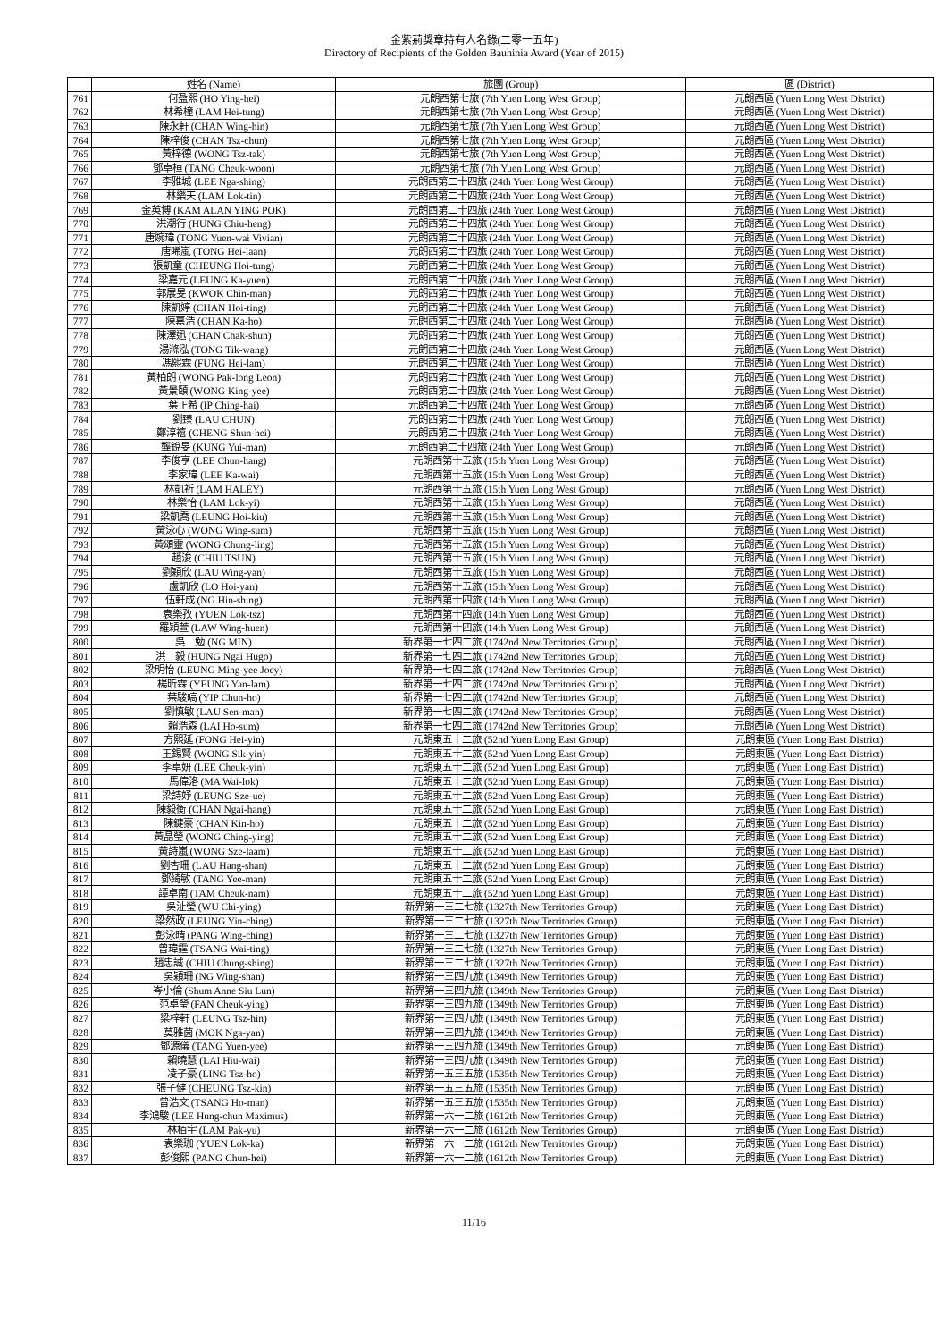金紫荊獎章持有人名錄(二零一五年)
Directory of Recipients of the Golden Bauhinia Award (Year of 2015)
| | 姓名 (Name) | 旅團 (Group) | 區 (District) |
| --- | --- | --- | --- |
| 761 | 何盈熙 (HO Ying-hei) | 元朗西第七旅 (7th Yuen Long West Group) | 元朗西區 (Yuen Long West District) |
| 762 | 林希橦 (LAM Hei-tung) | 元朗西第七旅 (7th Yuen Long West Group) | 元朗西區 (Yuen Long West District) |
| 763 | 陳永軒 (CHAN Wing-hin) | 元朗西第七旅 (7th Yuen Long West Group) | 元朗西區 (Yuen Long West District) |
| 764 | 陳梓俊 (CHAN Tsz-chun) | 元朗西第七旅 (7th Yuen Long West Group) | 元朗西區 (Yuen Long West District) |
| 765 | 黃梓德 (WONG Tsz-tak) | 元朗西第七旅 (7th Yuen Long West Group) | 元朗西區 (Yuen Long West District) |
| 766 | 鄧卓桓 (TANG Cheuk-woon) | 元朗西第七旅 (7th Yuen Long West Group) | 元朗西區 (Yuen Long West District) |
| 767 | 李雅城 (LEE Nga-shing) | 元朗西第二十四旅 (24th Yuen Long West Group) | 元朗西區 (Yuen Long West District) |
| 768 | 林樂天 (LAM Lok-tin) | 元朗西第二十四旅 (24th Yuen Long West Group) | 元朗西區 (Yuen Long West District) |
| 769 | 金英博 (KAM ALAN YING POK) | 元朗西第二十四旅 (24th Yuen Long West Group) | 元朗西區 (Yuen Long West District) |
| 770 | 洪潮行 (HUNG Chiu-heng) | 元朗西第二十四旅 (24th Yuen Long West Group) | 元朗西區 (Yuen Long West District) |
| 771 | 唐婉瑋 (TONG Yuen-wai Vivian) | 元朗西第二十四旅 (24th Yuen Long West Group) | 元朗西區 (Yuen Long West District) |
| 772 | 唐睎嵐 (TONG Hei-laan) | 元朗西第二十四旅 (24th Yuen Long West Group) | 元朗西區 (Yuen Long West District) |
| 773 | 張凱童 (CHEUNG Hoi-tung) | 元朗西第二十四旅 (24th Yuen Long West Group) | 元朗西區 (Yuen Long West District) |
| 774 | 梁嘉元 (LEUNG Ka-yuen) | 元朗西第二十四旅 (24th Yuen Long West Group) | 元朗西區 (Yuen Long West District) |
| 775 | 郭展旻 (KWOK Chin-man) | 元朗西第二十四旅 (24th Yuen Long West Group) | 元朗西區 (Yuen Long West District) |
| 776 | 陳凱婷 (CHAN Hoi-ting) | 元朗西第二十四旅 (24th Yuen Long West Group) | 元朗西區 (Yuen Long West District) |
| 777 | 陳嘉浩 (CHAN Ka-ho) | 元朗西第二十四旅 (24th Yuen Long West Group) | 元朗西區 (Yuen Long West District) |
| 778 | 陳澤迅 (CHAN Chak-shun) | 元朗西第二十四旅 (24th Yuen Long West Group) | 元朗西區 (Yuen Long West District) |
| 779 | 湯滌泓 (TONG Tik-wang) | 元朗西第二十四旅 (24th Yuen Long West Group) | 元朗西區 (Yuen Long West District) |
| 780 | 馮熙霖 (FUNG Hei-lam) | 元朗西第二十四旅 (24th Yuen Long West Group) | 元朗西區 (Yuen Long West District) |
| 781 | 黃柏朗 (WONG Pak-long Leon) | 元朗西第二十四旅 (24th Yuen Long West Group) | 元朗西區 (Yuen Long West District) |
| 782 | 黃景頤 (WONG King-yee) | 元朗西第二十四旅 (24th Yuen Long West Group) | 元朗西區 (Yuen Long West District) |
| 783 | 葉正希 (IP Ching-hai) | 元朗西第二十四旅 (24th Yuen Long West Group) | 元朗西區 (Yuen Long West District) |
| 784 | 劉臻 (LAU CHUN) | 元朗西第二十四旅 (24th Yuen Long West Group) | 元朗西區 (Yuen Long West District) |
| 785 | 鄭淳禧 (CHENG Shun-hei) | 元朗西第二十四旅 (24th Yuen Long West Group) | 元朗西區 (Yuen Long West District) |
| 786 | 龔銳旻 (KUNG Yui-man) | 元朗西第二十四旅 (24th Yuen Long West Group) | 元朗西區 (Yuen Long West District) |
| 787 | 李俊亨 (LEE Chun-hang) | 元朗西第十五旅 (15th Yuen Long West Group) | 元朗西區 (Yuen Long West District) |
| 788 | 李家瑋 (LEE Ka-wai) | 元朗西第十五旅 (15th Yuen Long West Group) | 元朗西區 (Yuen Long West District) |
| 789 | 林凱祈 (LAM HALEY) | 元朗西第十五旅 (15th Yuen Long West Group) | 元朗西區 (Yuen Long West District) |
| 790 | 林樂怡 (LAM Lok-yi) | 元朗西第十五旅 (15th Yuen Long West Group) | 元朗西區 (Yuen Long West District) |
| 791 | 梁凱喬 (LEUNG Hoi-kiu) | 元朗西第十五旅 (15th Yuen Long West Group) | 元朗西區 (Yuen Long West District) |
| 792 | 黃泳心 (WONG Wing-sum) | 元朗西第十五旅 (15th Yuen Long West Group) | 元朗西區 (Yuen Long West District) |
| 793 | 黃頌靈 (WONG Chung-ling) | 元朗西第十五旅 (15th Yuen Long West Group) | 元朗西區 (Yuen Long West District) |
| 794 | 趙浚 (CHIU TSUN) | 元朗西第十五旅 (15th Yuen Long West Group) | 元朗西區 (Yuen Long West District) |
| 795 | 劉穎欣 (LAU Wing-yan) | 元朗西第十五旅 (15th Yuen Long West Group) | 元朗西區 (Yuen Long West District) |
| 796 | 盧凱欣 (LO Hoi-yan) | 元朗西第十五旅 (15th Yuen Long West Group) | 元朗西區 (Yuen Long West District) |
| 797 | 伍軒成 (NG Hin-shing) | 元朗西第十四旅 (14th Yuen Long West Group) | 元朗西區 (Yuen Long West District) |
| 798 | 袁樂孜 (YUEN Lok-tsz) | 元朗西第十四旅 (14th Yuen Long West Group) | 元朗西區 (Yuen Long West District) |
| 799 | 羅穎萱 (LAW Wing-huen) | 元朗西第十四旅 (14th Yuen Long West Group) | 元朗西區 (Yuen Long West District) |
| 800 | 吳 勉 (NG MIN) | 新界第一七四二旅 (1742nd New Territories Group) | 元朗西區 (Yuen Long West District) |
| 801 | 洪 毅 (HUNG Ngai Hugo) | 新界第一七四二旅 (1742nd New Territories Group) | 元朗西區 (Yuen Long West District) |
| 802 | 梁明怡 (LEUNG Ming-yee Joey) | 新界第一七四二旅 (1742nd New Territories Group) | 元朗西區 (Yuen Long West District) |
| 803 | 楊昕霖 (YEUNG Yan-lam) | 新界第一七四二旅 (1742nd New Territories Group) | 元朗西區 (Yuen Long West District) |
| 804 | 葉駿皜 (YIP Chun-ho) | 新界第一七四二旅 (1742nd New Territories Group) | 元朗西區 (Yuen Long West District) |
| 805 | 劉慎敏 (LAU Sen-man) | 新界第一七四二旅 (1742nd New Territories Group) | 元朗西區 (Yuen Long West District) |
| 806 | 賴浩森 (LAI Ho-sum) | 新界第一七四二旅 (1742nd New Territories Group) | 元朗西區 (Yuen Long West District) |
| 807 | 方熙延 (FONG Hei-yin) | 元朗東五十二旅 (52nd Yuen Long East Group) | 元朗東區 (Yuen Long East District) |
| 808 | 王錫賢 (WONG Sik-yin) | 元朗東五十二旅 (52nd Yuen Long East Group) | 元朗東區 (Yuen Long East District) |
| 809 | 李卓妍 (LEE Cheuk-yin) | 元朗東五十二旅 (52nd Yuen Long East Group) | 元朗東區 (Yuen Long East District) |
| 810 | 馬偉洛 (MA Wai-lok) | 元朗東五十二旅 (52nd Yuen Long East Group) | 元朗東區 (Yuen Long East District) |
| 811 | 梁詩妤 (LEUNG Sze-ue) | 元朗東五十二旅 (52nd Yuen Long East Group) | 元朗東區 (Yuen Long East District) |
| 812 | 陳毅衡 (CHAN Ngai-hang) | 元朗東五十二旅 (52nd Yuen Long East Group) | 元朗東區 (Yuen Long East District) |
| 813 | 陳鍵豪 (CHAN Kin-ho) | 元朗東五十二旅 (52nd Yuen Long East Group) | 元朗東區 (Yuen Long East District) |
| 814 | 黃晶瑩 (WONG Ching-ying) | 元朗東五十二旅 (52nd Yuen Long East Group) | 元朗東區 (Yuen Long East District) |
| 815 | 黃詩嵐 (WONG Sze-laam) | 元朗東五十二旅 (52nd Yuen Long East Group) | 元朗東區 (Yuen Long East District) |
| 816 | 劉杏珊 (LAU Hang-shan) | 元朗東五十二旅 (52nd Yuen Long East Group) | 元朗東區 (Yuen Long East District) |
| 817 | 鄧綺敏 (TANG Yee-man) | 元朗東五十二旅 (52nd Yuen Long East Group) | 元朗東區 (Yuen Long East District) |
| 818 | 譚卓南 (TAM Cheuk-nam) | 元朗東五十二旅 (52nd Yuen Long East Group) | 元朗東區 (Yuen Long East District) |
| 819 | 吳沚瑩 (WU Chi-ying) | 新界第一三二七旅 (1327th New Territories Group) | 元朗東區 (Yuen Long East District) |
| 820 | 梁然政 (LEUNG Yin-ching) | 新界第一三二七旅 (1327th New Territories Group) | 元朗東區 (Yuen Long East District) |
| 821 | 彭泳晴 (PANG Wing-ching) | 新界第一三二七旅 (1327th New Territories Group) | 元朗東區 (Yuen Long East District) |
| 822 | 曾瑋霆 (TSANG Wai-ting) | 新界第一三二七旅 (1327th New Territories Group) | 元朗東區 (Yuen Long East District) |
| 823 | 趙忠誠 (CHIU Chung-shing) | 新界第一三二七旅 (1327th New Territories Group) | 元朗東區 (Yuen Long East District) |
| 824 | 吳穎珊 (NG Wing-shan) | 新界第一三四九旅 (1349th New Territories Group) | 元朗東區 (Yuen Long East District) |
| 825 | 岑小倫 (Shum Anne Siu Lun) | 新界第一三四九旅 (1349th New Territories Group) | 元朗東區 (Yuen Long East District) |
| 826 | 范卓瑩 (FAN Cheuk-ying) | 新界第一三四九旅 (1349th New Territories Group) | 元朗東區 (Yuen Long East District) |
| 827 | 梁梓軒 (LEUNG Tsz-hin) | 新界第一三四九旅 (1349th New Territories Group) | 元朗東區 (Yuen Long East District) |
| 828 | 莫雅茵 (MOK Nga-yan) | 新界第一三四九旅 (1349th New Territories Group) | 元朗東區 (Yuen Long East District) |
| 829 | 鄧源儀 (TANG Yuen-yee) | 新界第一三四九旅 (1349th New Territories Group) | 元朗東區 (Yuen Long East District) |
| 830 | 賴曉慧 (LAI Hiu-wai) | 新界第一三四九旅 (1349th New Territories Group) | 元朗東區 (Yuen Long East District) |
| 831 | 凌子豪 (LING Tsz-ho) | 新界第一五三五旅 (1535th New Territories Group) | 元朗東區 (Yuen Long East District) |
| 832 | 張子健 (CHEUNG Tsz-kin) | 新界第一五三五旅 (1535th New Territories Group) | 元朗東區 (Yuen Long East District) |
| 833 | 曾浩文 (TSANG Ho-man) | 新界第一五三五旅 (1535th New Territories Group) | 元朗東區 (Yuen Long East District) |
| 834 | 李鴻駿 (LEE Hung-chun Maximus) | 新界第一六一二旅 (1612th New Territories Group) | 元朗東區 (Yuen Long East District) |
| 835 | 林栢宇 (LAM Pak-yu) | 新界第一六一二旅 (1612th New Territories Group) | 元朗東區 (Yuen Long East District) |
| 836 | 袁樂珈 (YUEN Lok-ka) | 新界第一六一二旅 (1612th New Territories Group) | 元朗東區 (Yuen Long East District) |
| 837 | 彭俊熙 (PANG Chun-hei) | 新界第一六一二旅 (1612th New Territories Group) | 元朗東區 (Yuen Long East District) |
11/16